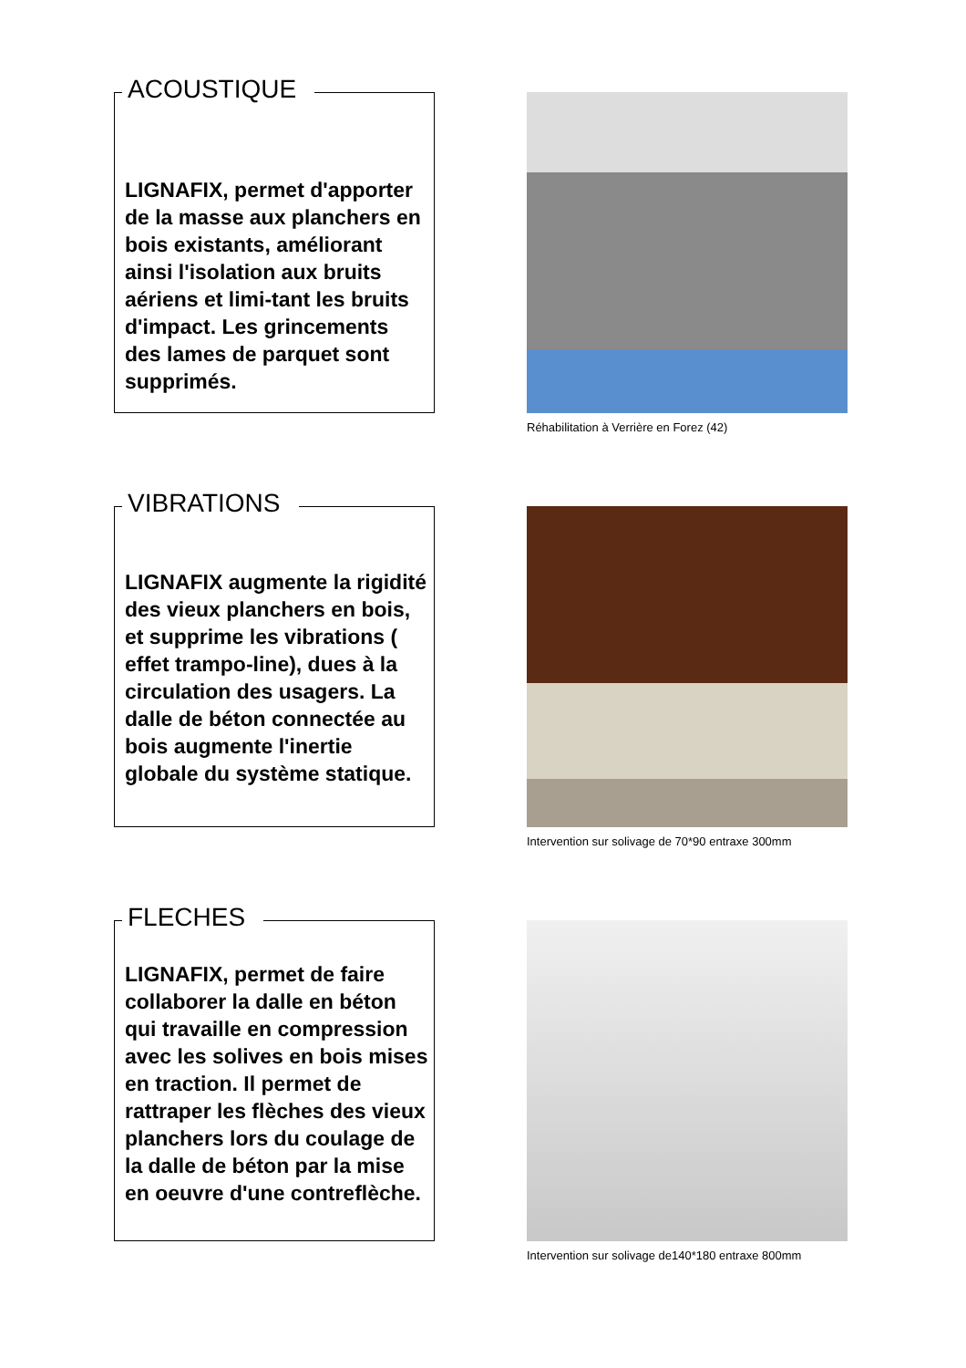ACOUSTIQUE
LIGNAFIX, permet d'apporter de la masse aux planchers en bois existants, améliorant ainsi l'isolation aux bruits aériens et limi-tant les bruits d'impact. Les grincements des lames de parquet sont supprimés.
Réhabilitation à Verrière en Forez (42)
VIBRATIONS
LIGNAFIX augmente la rigidité des vieux planchers en bois, et supprime les vibrations ( effet trampo-line), dues à la circulation des usagers. La dalle de béton connectée au bois augmente l'inertie globale du système statique.
Intervention sur solivage de 70*90 entraxe 300mm
FLECHES
LIGNAFIX, permet de faire collaborer la dalle en béton qui travaille en compression avec les solives en bois mises en traction. Il permet de rattraper les flèches des vieux planchers lors du coulage de la dalle de béton par la mise en oeuvre d'une contreflèche.
Intervention sur solivage de140*180 entraxe 800mm